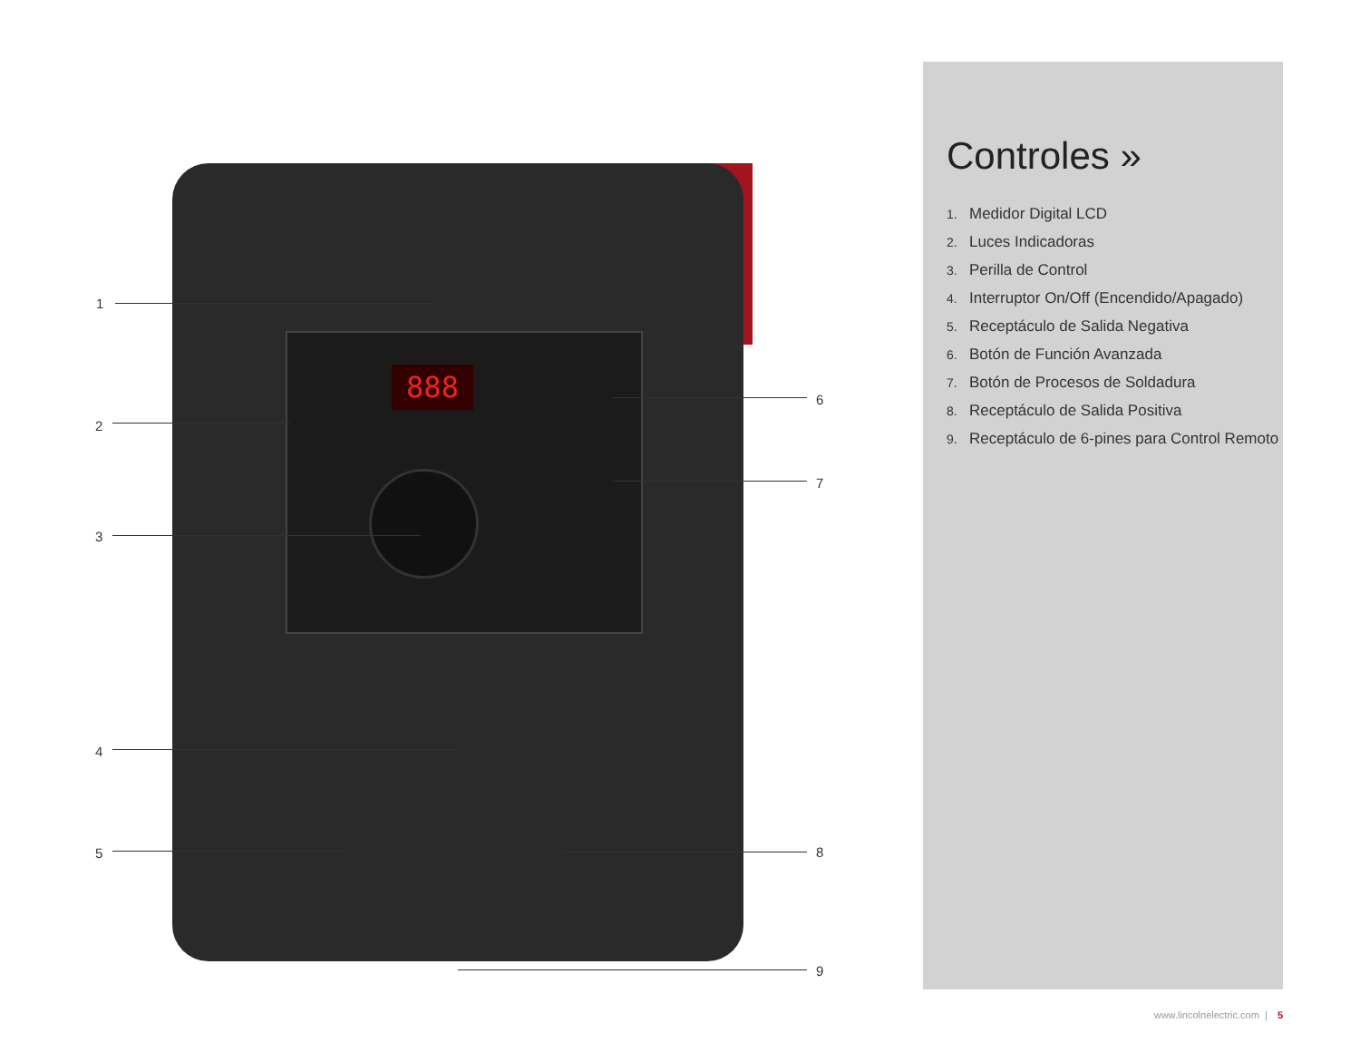888
1
2
3
4
5
6
7
8
9
Controles »
1. Medidor Digital LCD
2. Luces Indicadoras
3. Perilla de Control
4. Interruptor On/Off (Encendido/Apagado)
5. Receptáculo de Salida Negativa
6. Botón de Función Avanzada
7. Botón de Procesos de Soldadura
8. Receptáculo de Salida Positiva
9. Receptáculo de 6-pines para Control Remoto
www.lincolnelectric.com | 5